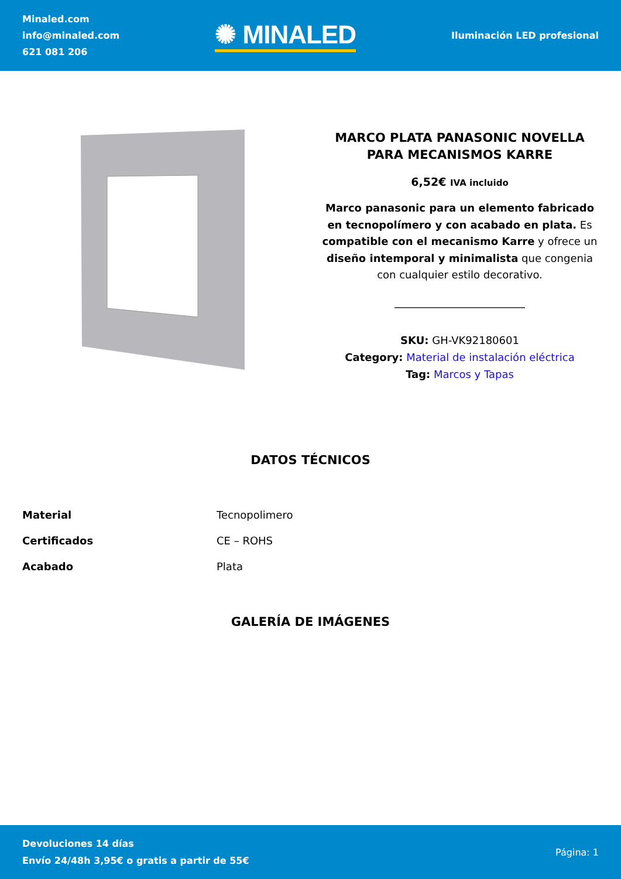Minaled.com
info@minaled.com
621 081 206
✺ MINALED
Iluminación LED profesional
MARCO PLATA PANASONIC NOVELLA PARA MECANISMOS KARRE
6,52€ IVA incluido
Marco panasonic para un elemento fabricado en tecnopolímero y con acabado en plata. Es compatible con el mecanismo Karre y ofrece un diseño intemporal y minimalista que congenia con cualquier estilo decorativo.
SKU: GH-VK92180601
Category: Material de instalación eléctrica
Tag: Marcos y Tapas
DATOS TÉCNICOS
| Material | Tecnopolimero |
| Certificados | CE – ROHS |
| Acabado | Plata |
GALERÍA DE IMÁGENES
Devoluciones 14 días
Envío 24/48h 3,95€ o gratis a partir de 55€
Página: 1